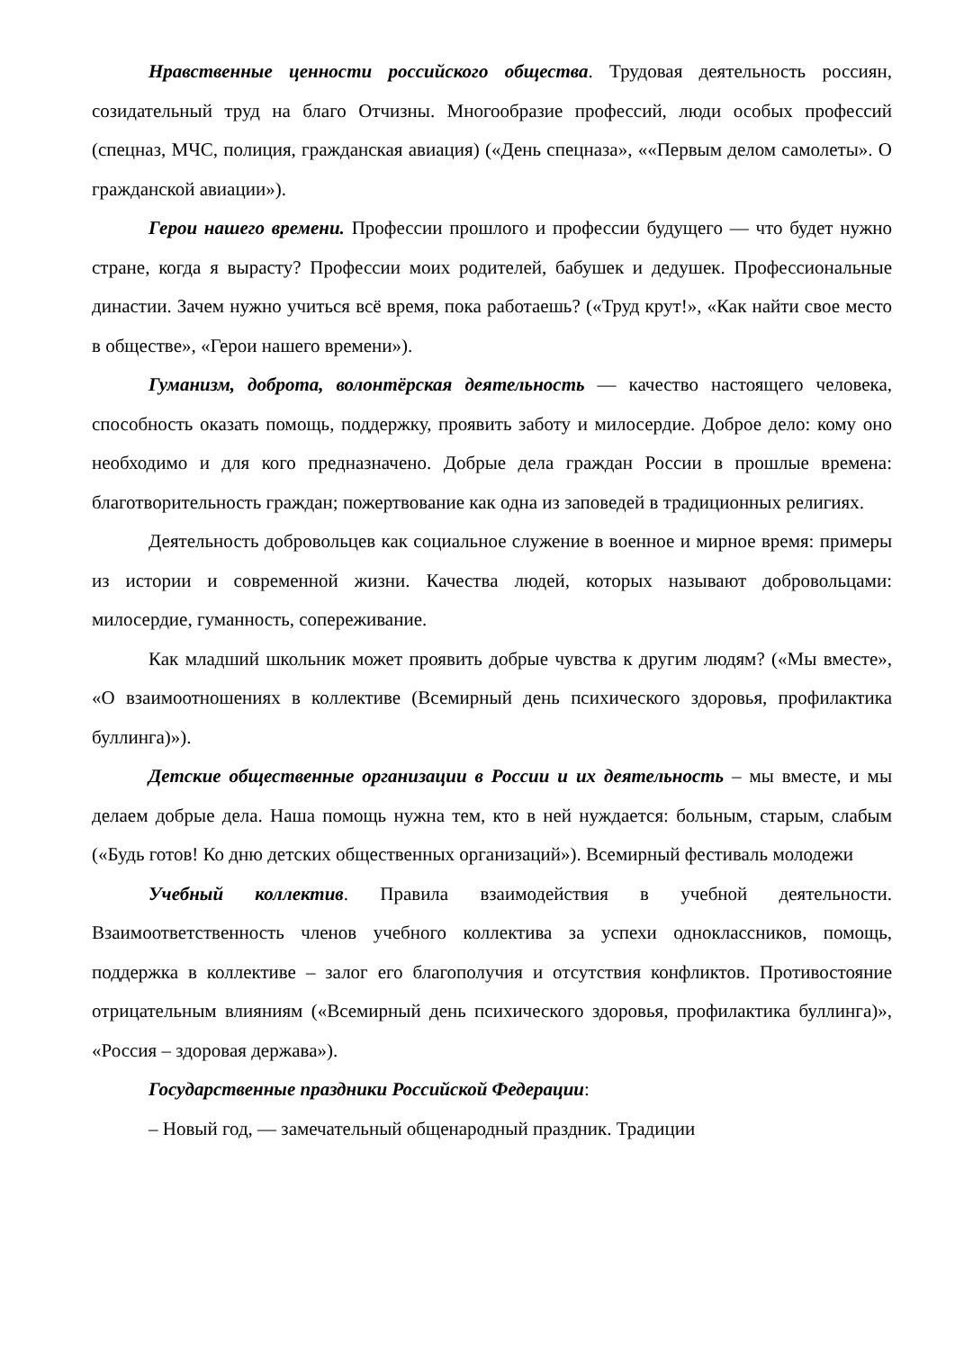Нравственные ценности российского общества. Трудовая деятельность россиян, созидательный труд на благо Отчизны. Многообразие профессий, люди особых профессий (спецназ, МЧС, полиция, гражданская авиация) («День спецназа», ««Первым делом самолеты». О гражданской авиации»).
Герои нашего времени. Профессии прошлого и профессии будущего — что будет нужно стране, когда я вырасту? Профессии моих родителей, бабушек и дедушек. Профессиональные династии. Зачем нужно учиться всё время, пока работаешь? («Труд крут!», «Как найти свое место в обществе», «Герои нашего времени»).
Гуманизм, доброта, волонтёрская деятельность — качество настоящего человека, способность оказать помощь, поддержку, проявить заботу и милосердие. Доброе дело: кому оно необходимо и для кого предназначено. Добрые дела граждан России в прошлые времена: благотворительность граждан; пожертвование как одна из заповедей в традиционных религиях.
Деятельность добровольцев как социальное служение в военное и мирное время: примеры из истории и современной жизни. Качества людей, которых называют добровольцами: милосердие, гуманность, сопереживание.
Как младший школьник может проявить добрые чувства к другим людям? («Мы вместе», «О взаимоотношениях в коллективе (Всемирный день психического здоровья, профилактика буллинга)»).
Детские общественные организации в России и их деятельность – мы вместе, и мы делаем добрые дела. Наша помощь нужна тем, кто в ней нуждается: больным, старым, слабым («Будь готов! Ко дню детских общественных организаций»). Всемирный фестиваль молодежи
Учебный коллектив. Правила взаимодействия в учебной деятельности. Взаимоответственность членов учебного коллектива за успехи одноклассников, помощь, поддержка в коллективе – залог его благополучия и отсутствия конфликтов. Противостояние отрицательным влияниям («Всемирный день психического здоровья, профилактика буллинга)», «Россия – здоровая держава»).
Государственные праздники Российской Федерации:
– Новый год, — замечательный общенародный праздник. Традиции